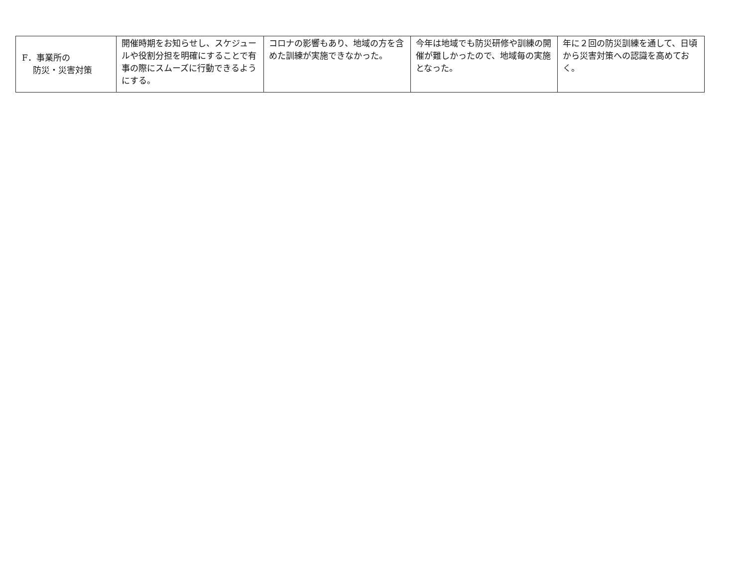| F．事業所の 防災・災害対策 | 開催時期をお知らせし、スケジュールや役割分担を明確にすることで有事の際にスムーズに行動できるようにする。 | コロナの影響もあり、地域の方を含めた訓練が実施できなかった。 | 今年は地域でも防災研修や訓練の開催が難しかったので、地域毎の実施となった。 | 年に２回の防災訓練を通して、日頃から災害対策への認識を高めておく。 |